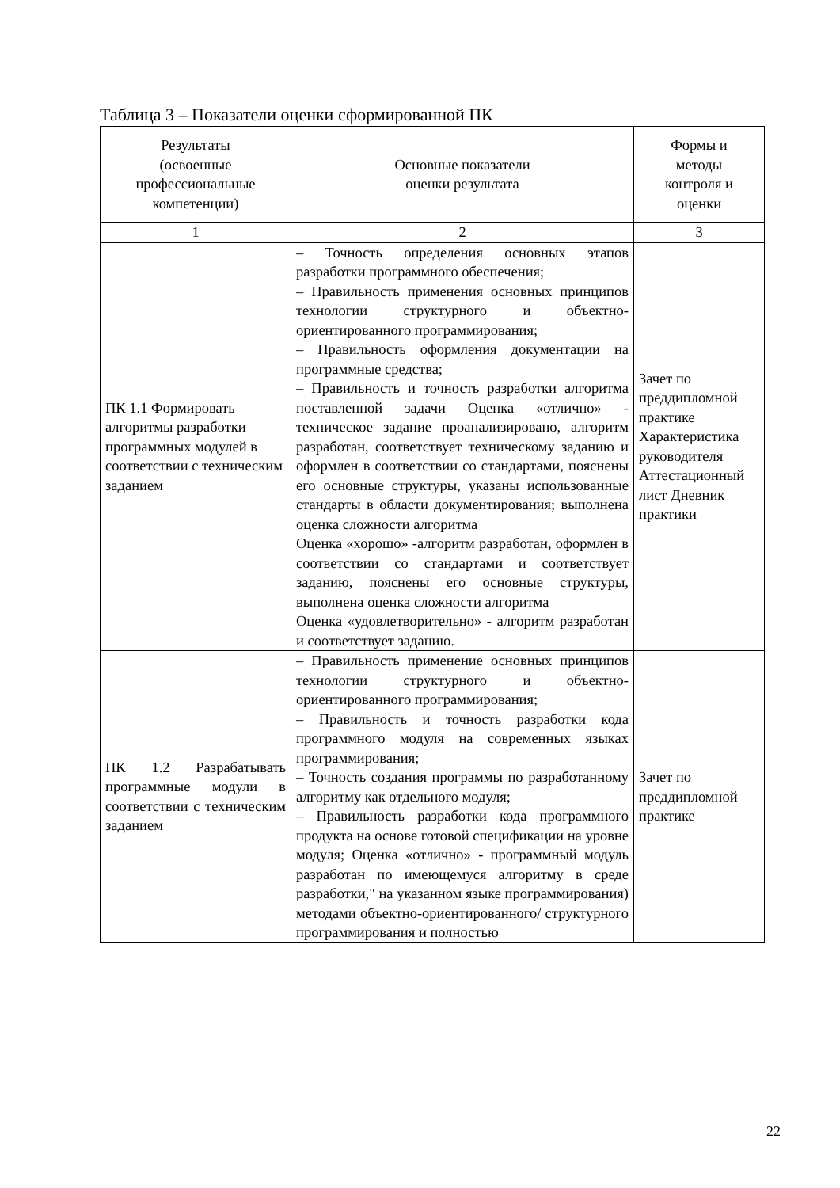Таблица 3 – Показатели оценки сформированной ПК
| Результаты (освоенные профессиональные компетенции) | Основные показатели оценки результата | Формы и методы контроля и оценки |
| --- | --- | --- |
| 1 | 2 | 3 |
| ПК 1.1 Формировать алгоритмы разработки программных модулей в соответствии с техническим заданием | – Точность определения основных этапов разработки программного обеспечения; – Правильность применения основных принципов технологии структурного и объектно-ориентированного программирования; – Правильность оформления документации на программные средства; – Правильность и точность разработки алгоритма поставленной задачи Оценка «отлично» - техническое задание проанализировано, алгоритм разработан, соответствует техническому заданию и оформлен в соответствии со стандартами, пояснены его основные структуры, указаны использованные стандарты в области документирования; выполнена оценка сложности алгоритма Оценка «хорошо» -алгоритм разработан, оформлен в соответствии со стандартами и соответствует заданию, пояснены его основные структуры, выполнена оценка сложности алгоритма Оценка «удовлетворительно» - алгоритм разработан и соответствует заданию. | Зачет по преддипломной практике Характеристика руководителя Аттестационный лист Дневник практики |
| ПК 1.2 Разрабатывать программные модули в соответствии с техническим заданием | – Правильность применение основных принципов технологии структурного и объектно-ориентированного программирования; – Правильность и точность разработки кода программного модуля на современных языках программирования; – Точность создания программы по разработанному алгоритму как отдельного модуля; – Правильность разработки кода программного продукта на основе готовой спецификации на уровне модуля; Оценка «отлично» - программный модуль разработан по имеющемуся алгоритму в среде разработки," на указанном языке программирования) методами объектно-ориентированного/ структурного программирования и полностью | Зачет по преддипломной практике |
22